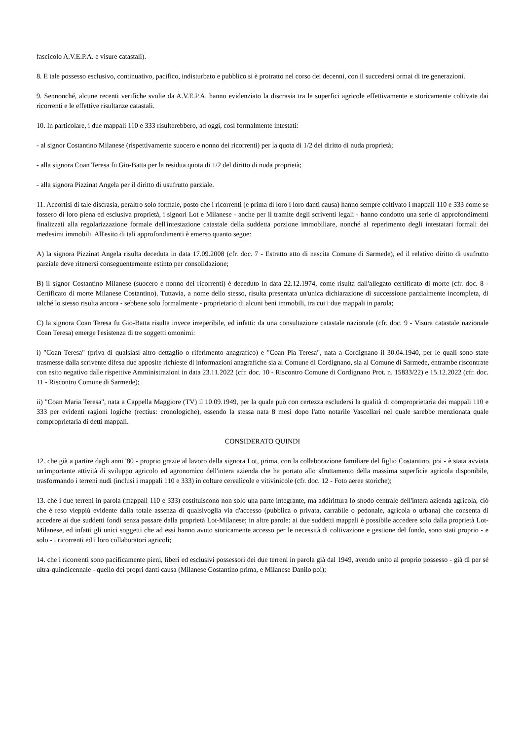fascicolo A.V.E.P.A. e visure catastali).
8. E tale possesso esclusivo, continuativo, pacifico, indisturbato e pubblico si è protratto nel corso dei decenni, con il succedersi ormai di tre generazioni.
9. Sennonché, alcune recenti verifiche svolte da A.V.E.P.A. hanno evidenziato la discrasia tra le superfici agricole effettivamente e storicamente coltivate dai ricorrenti e le effettive risultanze catastali.
10. In particolare, i due mappali 110 e 333 risulterebbero, ad oggi, così formalmente intestati:
- al signor Costantino Milanese (rispettivamente suocero e nonno dei ricorrenti) per la quota di 1/2 del diritto di nuda proprietà;
- alla signora Coan Teresa fu Gio-Batta per la residua quota di 1/2 del diritto di nuda proprietà;
- alla signora Pizzinat Angela per il diritto di usufrutto parziale.
11. Accortisi di tale discrasia, peraltro solo formale, posto che i ricorrenti (e prima di loro i loro danti causa) hanno sempre coltivato i mappali 110 e 333 come se fossero di loro piena ed esclusiva proprietà, i signori Lot e Milanese - anche per il tramite degli scriventi legali - hanno condotto una serie di approfondimenti finalizzati alla regolarizzazione formale dell'intestazione catastale della suddetta porzione immobiliare, nonché al reperimento degli intestatari formali dei medesimi immobili. All'esito di tali approfondimenti è emerso quanto segue:
A) la signora Pizzinat Angela risulta deceduta in data 17.09.2008 (cfr. doc. 7 - Estratto atto di nascita Comune di Sarmede), ed il relativo diritto di usufrutto parziale deve ritenersi conseguentemente estinto per consolidazione;
B) il signor Costantino Milanese (suocero e nonno dei ricorrenti) è deceduto in data 22.12.1974, come risulta dall'allegato certificato di morte (cfr. doc. 8 - Certificato di morte Milanese Costantino). Tuttavia, a nome dello stesso, risulta presentata un'unica dichiarazione di successione parzialmente incompleta, di talché lo stesso risulta ancora - sebbene solo formalmente - proprietario di alcuni beni immobili, tra cui i due mappali in parola;
C) la signora Coan Teresa fu Gio-Batta risulta invece irreperibile, ed infatti: da una consultazione catastale nazionale (cfr. doc. 9 - Visura catastale nazionale Coan Teresa) emerge l'esistenza di tre soggetti omonimi:
i) "Coan Teresa" (priva di qualsiasi altro dettaglio o riferimento anagrafico) e "Coan Pia Teresa", nata a Cordignano il 30.04.1940, per le quali sono state trasmesse dalla scrivente difesa due apposite richieste di informazioni anagrafiche sia al Comune di Cordignano, sia al Comune di Sarmede, entrambe riscontrate con esito negativo dalle rispettive Amministrazioni in data 23.11.2022 (cfr. doc. 10 - Riscontro Comune di Cordignano Prot. n. 15833/22) e 15.12.2022 (cfr. doc. 11 - Riscontro Comune di Sarmede);
ii) "Coan Maria Teresa", nata a Cappella Maggiore (TV) il 10.09.1949, per la quale può con certezza escludersi la qualità di comproprietaria dei mappali 110 e 333 per evidenti ragioni logiche (rectius: cronologiche), essendo la stessa nata 8 mesi dopo l'atto notarile Vascellari nel quale sarebbe menzionata quale comproprietaria di detti mappali.
CONSIDERATO QUINDI
12. che già a partire dagli anni '80 - proprio grazie al lavoro della signora Lot, prima, con la collaborazione familiare del figlio Costantino, poi - è stata avviata un'importante attività di sviluppo agricolo ed agronomico dell'intera azienda che ha portato allo sfruttamento della massima superficie agricola disponibile, trasformando i terreni nudi (inclusi i mappali 110 e 333) in colture cerealicole e vitivinicole (cfr. doc. 12 - Foto aeree storiche);
13. che i due terreni in parola (mappali 110 e 333) costituiscono non solo una parte integrante, ma addirittura lo snodo centrale dell'intera azienda agricola, ciò che è reso vieppiù evidente dalla totale assenza di qualsivoglia via d'accesso (pubblica o privata, carrabile o pedonale, agricola o urbana) che consenta di accedere ai due suddetti fondi senza passare dalla proprietà Lot-Milanese; in altre parole: ai due suddetti mappali è possibile accedere solo dalla proprietà Lot-Milanese, ed infatti gli unici soggetti che ad essi hanno avuto storicamente accesso per le necessità di coltivazione e gestione del fondo, sono stati proprio - e solo - i ricorrenti ed i loro collaboratori agricoli;
14. che i ricorrenti sono pacificamente pieni, liberi ed esclusivi possessori dei due terreni in parola già dal 1949, avendo unito al proprio possesso - già di per sé ultra-quindicennale - quello dei propri danti causa (Milanese Costantino prima, e Milanese Danilo poi);